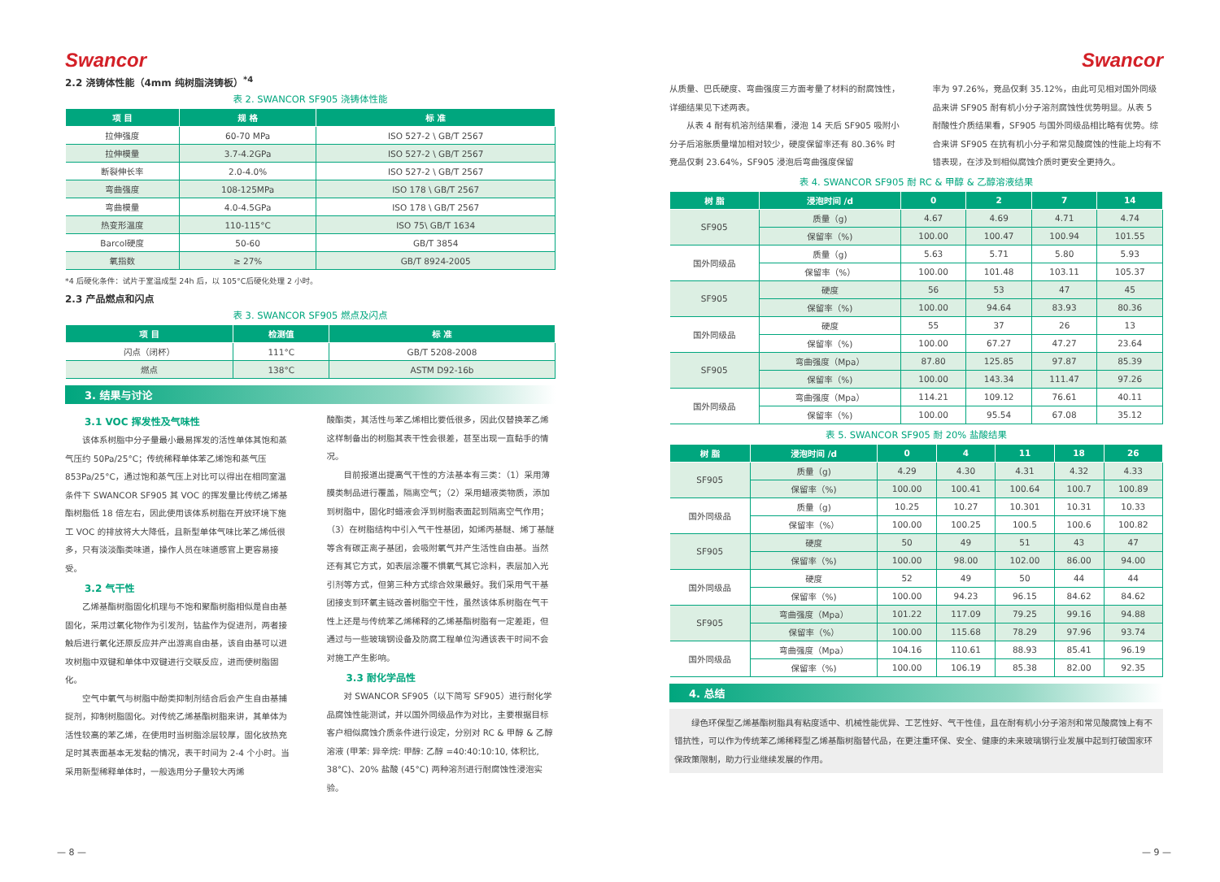Swancor
2.2 浇铸体性能（4mm 纯树脂浇铸板）<sup>*4</sup>
表 2. SWANCOR SF905 浇铸体性能
| 项 目 | 规 格 | 标 准 |
| --- | --- | --- |
| 拉伸强度 | 60-70 MPa | ISO 527-2 \ GB/T 2567 |
| 拉伸模量 | 3.7-4.2GPa | ISO 527-2 \ GB/T 2567 |
| 断裂伸长率 | 2.0-4.0% | ISO 527-2 \ GB/T 2567 |
| 弯曲强度 | 108-125MPa | ISO 178 \ GB/T 2567 |
| 弯曲模量 | 4.0-4.5GPa | ISO 178 \ GB/T 2567 |
| 热变形温度 | 110-115°C | ISO 75\ GB/T 1634 |
| Barcol硬度 | 50-60 | GB/T 3854 |
| 氧指数 | ≥ 27% | GB/T 8924-2005 |
*4 后硬化条件：试片于室温成型 24h 后，以 105°C后硬化处理 2 小时。
2.3 产品燃点和闪点
表 3. SWANCOR SF905 燃点及闪点
| 项 目 | 检测值 | 标 准 |
| --- | --- | --- |
| 闪点（闭杯） | 111°C | GB/T 5208-2008 |
| 燃点 | 138°C | ASTM D92-16b |
3. 结果与讨论
3.1 VOC 挥发性及气味性
该体系树脂中分子量最小最易挥发的活性单体其饱和蒸气压约 50Pa/25°C；传统稀释单体苯乙烯饱和蒸气压 853Pa/25°C，通过饱和蒸气压上对比可以得出在相同室温条件下 SWANCOR SF905 其 VOC 的挥发量比传统乙烯基酯树脂低 18 倍左右，因此使用该体系树脂在开放环境下施工 VOC 的排放将大大降低，且新型单体气味比苯乙烯低很多，只有淡淡酯类味道，操作人员在味道感官上更容易接受。
3.2 气干性
乙烯基酯树脂固化机理与不饱和聚酯树脂相似是自由基固化，采用过氧化物作为引发剂，钴盐作为促进剂，两者接触后进行氧化还原反应并产出游离自由基，该自由基可以进攻树脂中双键和单体中双键进行交联反应，进而使树脂固化。
空气中氧气与树脂中酚类抑制剂结合后会产生自由基捕捉剂，抑制树脂固化。对传统乙烯基酯树脂来讲，其单体为活性较高的苯乙烯，在使用时当树脂涂层较厚，固化放热充足时其表面基本无发黏的情况，表干时间为 2-4 个小时。当采用新型稀释单体时，一般选用分子量较大丙烯
酸酯类，其活性与苯乙烯相比要低很多，因此仅替换苯乙烯这样制备出的树脂其表干性会很差，甚至出现一直黏手的情况。
目前报道出提高气干性的方法基本有三类：（1）采用薄膜类制品进行覆盖，隔离空气；（2）采用蜡液类物质，添加到树脂中，固化时蜡液会浮到树脂表面起到隔离空气作用；（3）在树脂结构中引入气干性基团，如烯丙基醚、烯丁基醚等含有碳正离子基团，会吸附氧气并产生活性自由基。当然还有其它方式，如表层涂覆不惧氧气其它涂料，表层加入光引剂等方式，但第三种方式综合效果最好。我们采用气干基团接支到环氧主链改善树脂空干性，虽然该体系树脂在气干性上还是与传统苯乙烯稀释的乙烯基酯树脂有一定差距，但通过与一些玻璃钢设备及防腐工程单位沟通该表干时间不会对施工产生影响。
3.3 耐化学品性
对 SWANCOR SF905（以下简写 SF905）进行耐化学品腐蚀性能测试，并以国外同级品作为对比，主要根据目标客户相似腐蚀介质条件进行设定，分别对 RC & 甲醇 & 乙醇溶液 (甲苯: 异辛烷: 甲醇: 乙醇 =40:40:10:10, 体积比, 38°C)、20% 盐酸 (45°C) 两种溶剂进行耐腐蚀性浸泡实验。
— 8 —
Swancor
从质量、巴氏硬度、弯曲强度三方面考量了材料的耐腐蚀性，详细结果见下述两表。
从表 4 耐有机溶剂结果看，浸泡 14 天后 SF905 吸附小分子后溶胀质量增加相对较少，硬度保留率还有 80.36% 时竞品仅剩 23.64%，SF905 浸泡后弯曲强度保留
率为 97.26%，竞品仅剩 35.12%，由此可见相对国外同级品来讲 SF905 耐有机小分子溶剂腐蚀性优势明显。从表 5 耐酸性介质结果看，SF905 与国外同级品相比略有优势。综合来讲 SF905 在抗有机小分子和常见酸腐蚀的性能上均有不错表现，在涉及到相似腐蚀介质时更安全更持久。
表 4. SWANCOR SF905 耐 RC & 甲醇 & 乙醇溶液结果
| 树 脂 | 浸泡时间 /d | 0 | 2 | 7 | 14 |
| --- | --- | --- | --- | --- | --- |
| SF905 | 质量（g) | 4.67 | 4.69 | 4.71 | 4.74 |
| | 保留率（%) | 100.00 | 100.47 | 100.94 | 101.55 |
| 国外同级品 | 质量（g) | 5.63 | 5.71 | 5.80 | 5.93 |
| | 保留率（%） | 100.00 | 101.48 | 103.11 | 105.37 |
| SF905 | 硬度 | 56 | 53 | 47 | 45 |
| | 保留率（%) | 100.00 | 94.64 | 83.93 | 80.36 |
| 国外同级品 | 硬度 | 55 | 37 | 26 | 13 |
| | 保留率（%) | 100.00 | 67.27 | 47.27 | 23.64 |
| SF905 | 弯曲强度（Mpa） | 87.80 | 125.85 | 97.87 | 85.39 |
| | 保留率（%) | 100.00 | 143.34 | 111.47 | 97.26 |
| 国外同级品 | 弯曲强度（Mpa） | 114.21 | 109.12 | 76.61 | 40.11 |
| | 保留率（%) | 100.00 | 95.54 | 67.08 | 35.12 |
表 5. SWANCOR SF905 耐 20% 盐酸结果
| 树 脂 | 浸泡时间 /d | 0 | 4 | 11 | 18 | 26 |
| --- | --- | --- | --- | --- | --- | --- |
| SF905 | 质量（g) | 4.29 | 4.30 | 4.31 | 4.32 | 4.33 |
| | 保留率（%) | 100.00 | 100.41 | 100.64 | 100.7 | 100.89 |
| 国外同级品 | 质量（g) | 10.25 | 10.27 | 10.301 | 10.31 | 10.33 |
| | 保留率（%） | 100.00 | 100.25 | 100.5 | 100.6 | 100.82 |
| SF905 | 硬度 | 50 | 49 | 51 | 43 | 47 |
| | 保留率（%) | 100.00 | 98.00 | 102.00 | 86.00 | 94.00 |
| 国外同级品 | 硬度 | 52 | 49 | 50 | 44 | 44 |
| | 保留率（%) | 100.00 | 94.23 | 96.15 | 84.62 | 84.62 |
| SF905 | 弯曲强度（Mpa） | 101.22 | 117.09 | 79.25 | 99.16 | 94.88 |
| | 保留率（%） | 100.00 | 115.68 | 78.29 | 97.96 | 93.74 |
| 国外同级品 | 弯曲强度（Mpa） | 104.16 | 110.61 | 88.93 | 85.41 | 96.19 |
| | 保留率（%) | 100.00 | 106.19 | 85.38 | 82.00 | 92.35 |
4. 总结
绿色环保型乙烯基酯树脂具有粘度适中、机械性能优异、工艺性好、气干性佳，且在耐有机小分子溶剂和常见酸腐蚀上有不错抗性，可以作为传统苯乙烯稀释型乙烯基酯树脂替代品，在更注重环保、安全、健康的未来玻璃钢行业发展中起到打破国家环保政策限制，助力行业继续发展的作用。
— 9 —